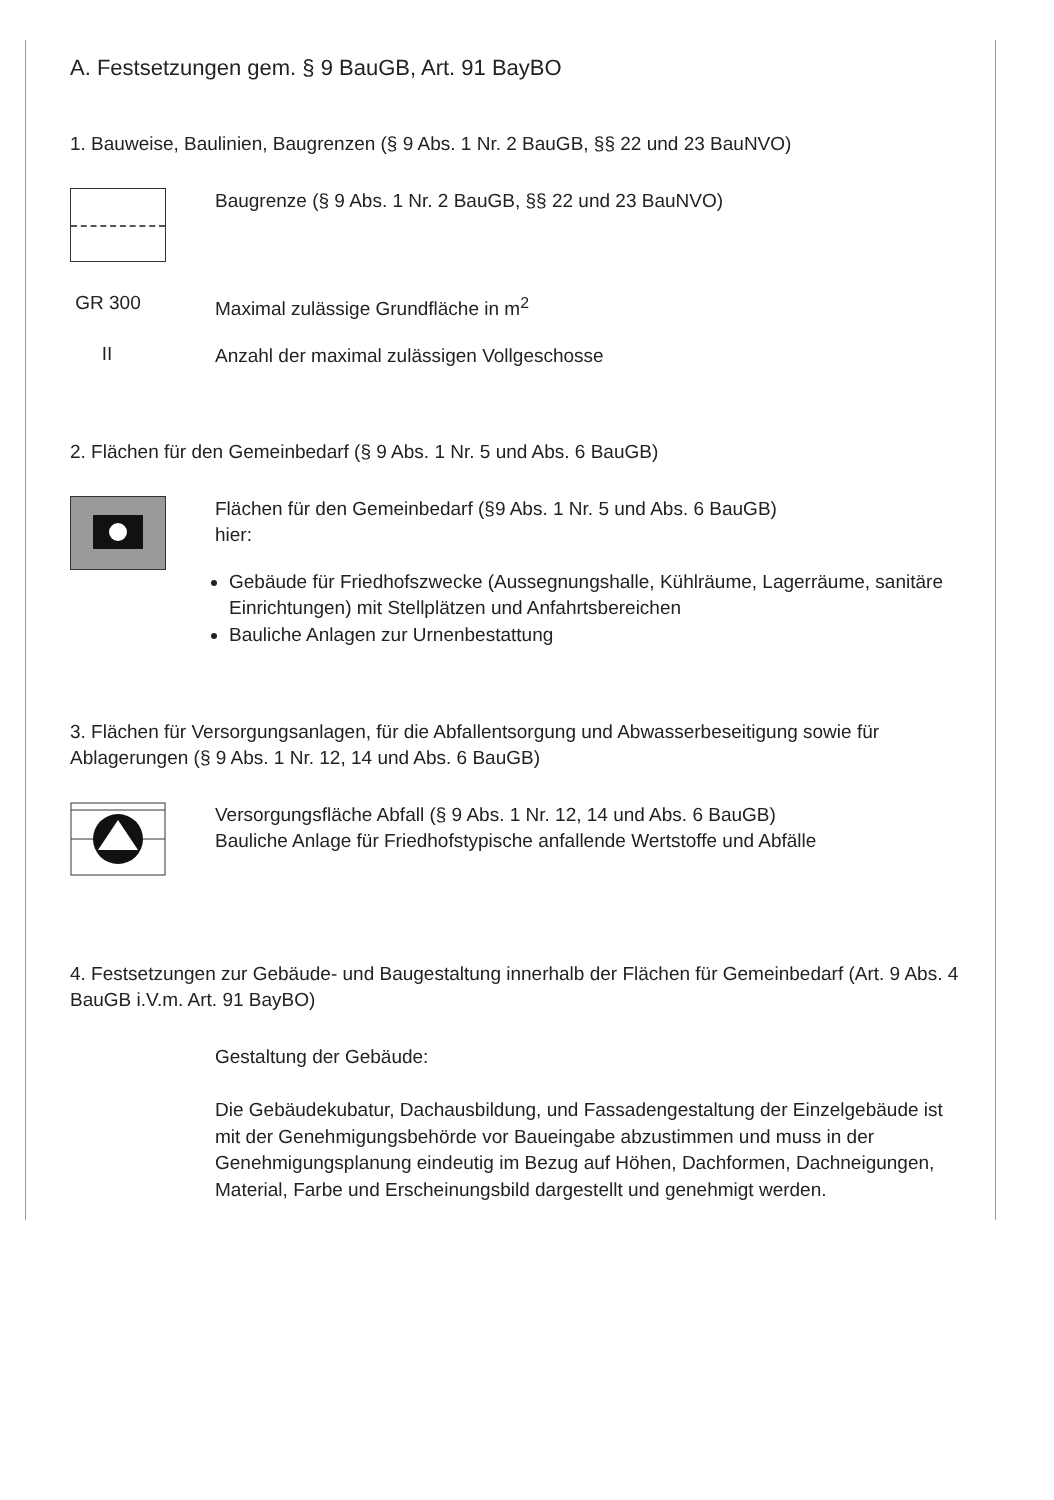A. Festsetzungen gem. § 9 BauGB, Art. 91 BayBO
1. Bauweise, Baulinien, Baugrenzen (§ 9 Abs. 1 Nr. 2 BauGB, §§ 22 und 23 BauNVO)
Baugrenze (§ 9 Abs. 1 Nr. 2 BauGB, §§ 22 und 23 BauNVO)
GR 300
Maximal zulässige Grundfläche in m<sup>2</sup>
II
Anzahl der maximal zulässigen Vollgeschosse
2. Flächen für den Gemeinbedarf (§ 9 Abs. 1 Nr. 5 und Abs. 6 BauGB)
Flächen für den Gemeinbedarf (§9 Abs. 1 Nr. 5 und Abs. 6 BauGB)
hier:
Gebäude für Friedhofszwecke (Aussegnungshalle, Kühlräume, Lagerräume, sanitäre Einrichtungen) mit Stellplätzen und Anfahrtsbereichen
Bauliche Anlagen zur Urnenbestattung
3. Flächen für Versorgungsanlagen, für die Abfallentsorgung und Abwasserbeseitigung sowie für Ablagerungen (§ 9 Abs. 1 Nr. 12, 14 und Abs. 6 BauGB)
Versorgungsfläche Abfall (§ 9 Abs. 1 Nr. 12, 14 und Abs. 6 BauGB)
Bauliche Anlage für Friedhofstypische anfallende Wertstoffe und Abfälle
4. Festsetzungen zur Gebäude- und Baugestaltung innerhalb der Flächen für Gemeinbedarf (Art. 9 Abs. 4 BauGB i.V.m. Art. 91 BayBO)
Gestaltung der Gebäude:
Die Gebäudekubatur, Dachausbildung, und Fassadengestaltung der Einzelgebäude ist mit der Genehmigungsbehörde vor Baueingabe abzustimmen und muss in der Genehmigungsplanung eindeutig im Bezug auf Höhen, Dachformen, Dachneigungen, Material, Farbe und Erscheinungsbild dargestellt und genehmigt werden.